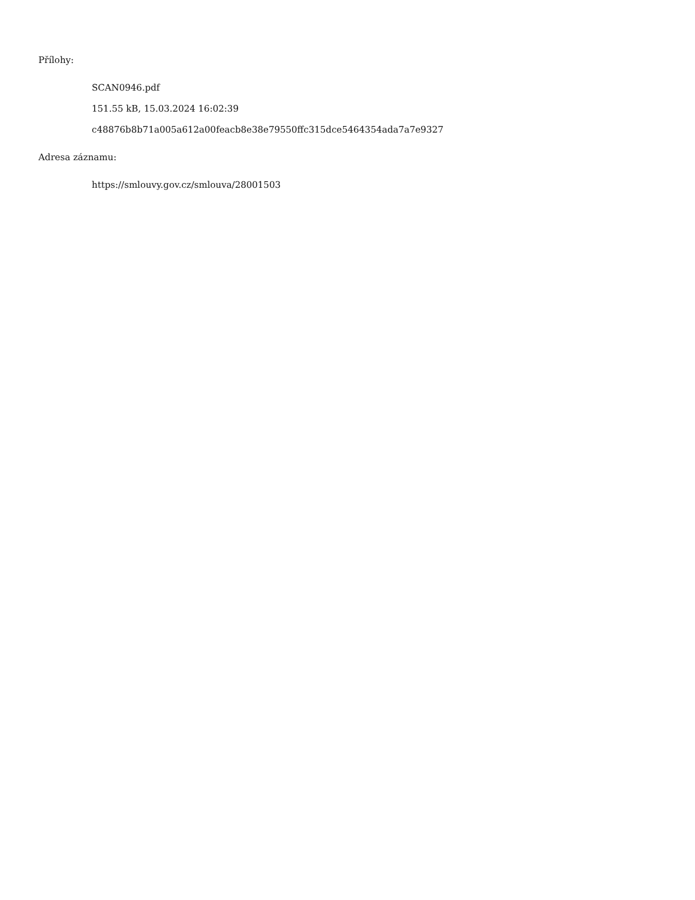Přílohy:
SCAN0946.pdf
151.55 kB, 15.03.2024 16:02:39
c48876b8b71a005a612a00feacb8e38e79550ffc315dce5464354ada7a7e9327
Adresa záznamu:
https://smlouvy.gov.cz/smlouva/28001503